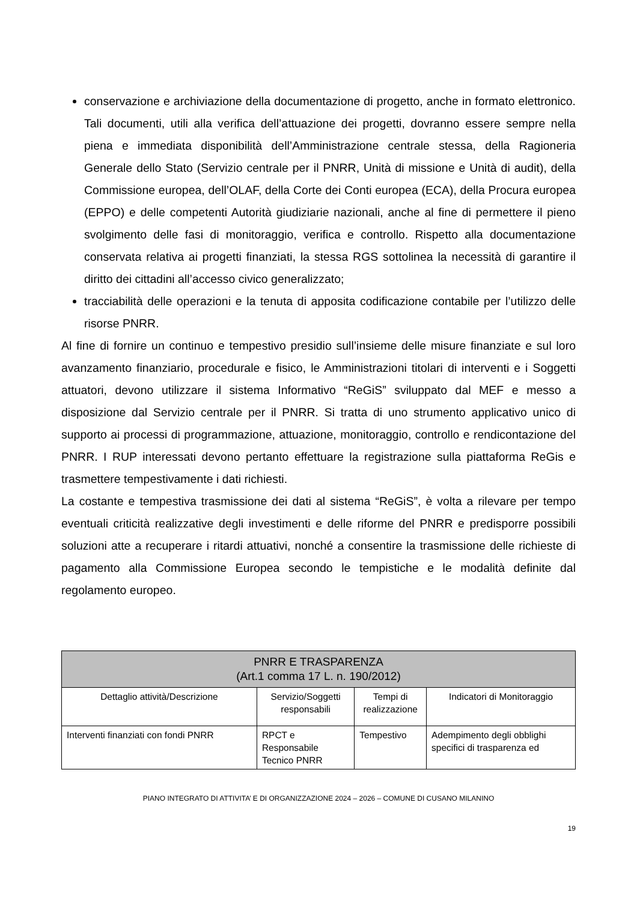conservazione e archiviazione della documentazione di progetto, anche in formato elettronico. Tali documenti, utili alla verifica dell’attuazione dei progetti, dovranno essere sempre nella piena e immediata disponibilità dell’Amministrazione centrale stessa, della Ragioneria Generale dello Stato (Servizio centrale per il PNRR, Unità di missione e Unità di audit), della Commissione europea, dell’OLAF, della Corte dei Conti europea (ECA), della Procura europea (EPPO) e delle competenti Autorità giudiziarie nazionali, anche al fine di permettere il pieno svolgimento delle fasi di monitoraggio, verifica e controllo. Rispetto alla documentazione conservata relativa ai progetti finanziati, la stessa RGS sottolinea la necessità di garantire il diritto dei cittadini all’accesso civico generalizzato;
tracciabilità delle operazioni e la tenuta di apposita codificazione contabile per l’utilizzo delle risorse PNRR.
Al fine di fornire un continuo e tempestivo presidio sull’insieme delle misure finanziate e sul loro avanzamento finanziario, procedurale e fisico, le Amministrazioni titolari di interventi e i Soggetti attuatori, devono utilizzare il sistema Informativo “ReGiS” sviluppato dal MEF e messo a disposizione dal Servizio centrale per il PNRR. Si tratta di uno strumento applicativo unico di supporto ai processi di programmazione, attuazione, monitoraggio, controllo e rendicontazione del PNRR. I RUP interessati devono pertanto effettuare la registrazione sulla piattaforma ReGis e trasmettere tempestivamente i dati richiesti.
La costante e tempestiva trasmissione dei dati al sistema “ReGiS”, è volta a rilevare per tempo eventuali criticità realizzative degli investimenti e delle riforme del PNRR e predisporre possibili soluzioni atte a recuperare i ritardi attuativi, nonché a consentire la trasmissione delle richieste di pagamento alla Commissione Europea secondo le tempistiche e le modalità definite dal regolamento europeo.
| PNRR E TRASPARENZA (Art.1 comma 17 L. n. 190/2012) | | | |
| --- | --- | --- | --- |
| Dettaglio attività/Descrizione | Servizio/Soggetti responsabili | Tempi di realizzazione | Indicatori di Monitoraggio |
| Interventi finanziati con fondi PNRR | RPCT e Responsabile Tecnico PNRR | Tempestivo | Adempimento degli obblighi specifici di trasparenza ed |
PIANO INTEGRATO DI ATTIVITA’ E DI ORGANIZZAZIONE 2024 – 2026 – COMUNE DI CUSANO MILANINO
19